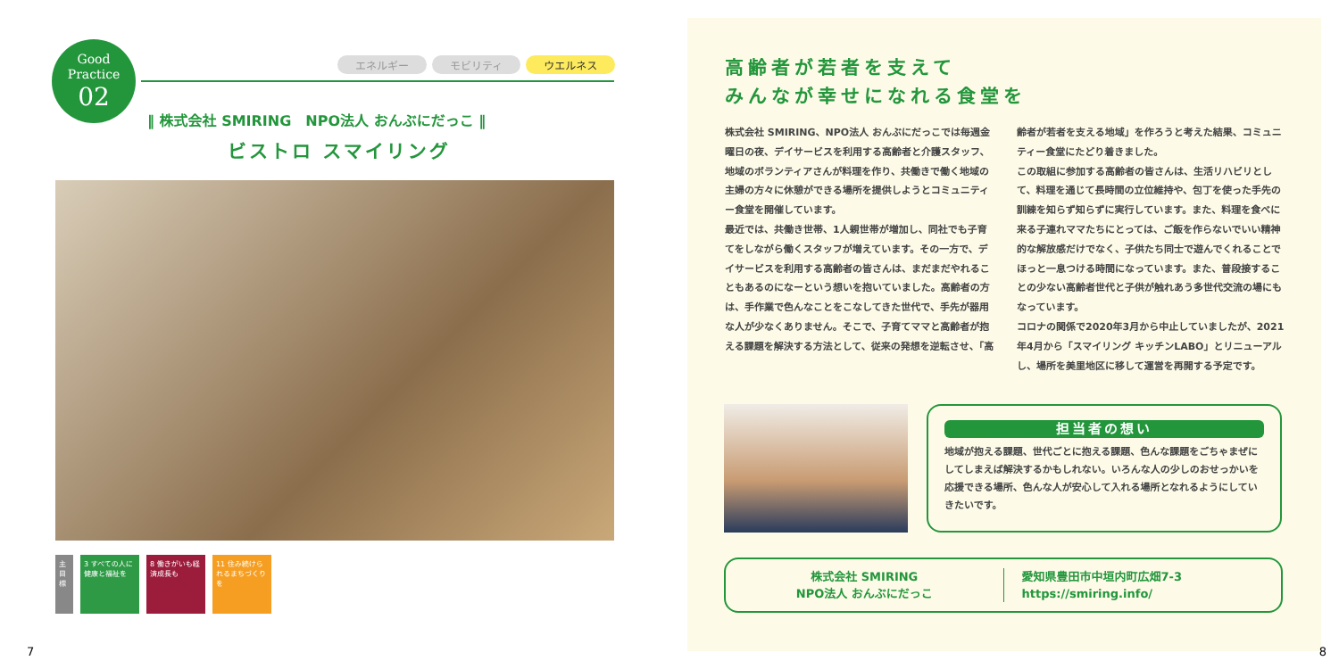Good
Practice
02
エネルギー モビリティ ウエルネス
‖ 株式会社 SMIRING　NPO法人 おんぶにだっこ ‖
ビストロ スマイリング
主目標
3 すべての人に健康と福祉を
8 働きがいも経済成長も
11 住み続けられるまちづくりを
7
高齢者が若者を支えて
みんなが幸せになれる食堂を
株式会社 SMIRING、NPO法人 おんぶにだっこでは毎週金曜日の夜、デイサービスを利用する高齢者と介護スタッフ、地域のボランティアさんが料理を作り、共働きで働く地域の主婦の方々に休憩ができる場所を提供しようとコミュニティー食堂を開催しています。
最近では、共働き世帯、1人親世帯が増加し、同社でも子育てをしながら働くスタッフが増えています。その一方で、デイサービスを利用する高齢者の皆さんは、まだまだやれることもあるのになーという想いを抱いていました。高齢者の方は、手作業で色んなことをこなしてきた世代で、手先が器用な人が少なくありません。そこで、子育てママと高齢者が抱える課題を解決する方法として、従来の発想を逆転させ、「高齢者が若者を支える地域」を作ろうと考えた結果、コミュニティー食堂にたどり着きました。
この取組に参加する高齢者の皆さんは、生活リハビリとして、料理を通じて長時間の立位維持や、包丁を使った手先の訓練を知らず知らずに実行しています。また、料理を食べに来る子連れママたちにとっては、ご飯を作らないでいい精神的な解放感だけでなく、子供たち同士で遊んでくれることでほっと一息つける時間になっています。また、普段接することの少ない高齢者世代と子供が触れあう多世代交流の場にもなっています。
コロナの関係で2020年3月から中止していましたが、2021年4月から「スマイリング キッチンLABO」とリニューアルし、場所を美里地区に移して運営を再開する予定です。
担当者の想い
地域が抱える課題、世代ごとに抱える課題、色んな課題をごちゃまぜにしてしまえば解決するかもしれない。いろんな人の少しのおせっかいを応援できる場所、色んな人が安心して入れる場所となれるようにしていきたいです。
株式会社 SMIRING
NPO法人 おんぶにだっこ
愛知県豊田市中垣内町広畑7-3
https://smiring.info/
8